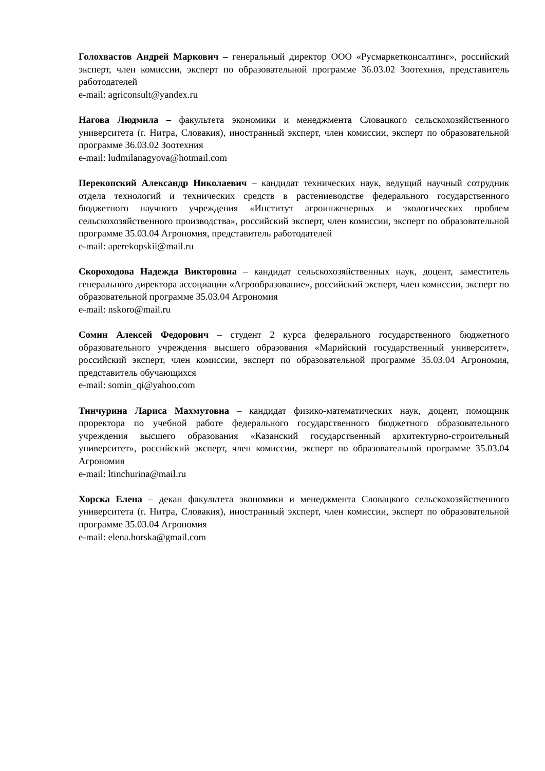Голохвастов Андрей Маркович – генеральный директор ООО «Русмаркетконсалтинг», российский эксперт, член комиссии, эксперт по образовательной программе 36.03.02 Зоотехния, представитель работодателей
e-mail: agriconsult@yandex.ru
Нагова Людмила – факультета экономики и менеджмента Словацкого сельскохозяйственного университета (г. Нитра, Словакия), иностранный эксперт, член комиссии, эксперт по образовательной программе 36.03.02 Зоотехния
e-mail: ludmilanagyova@hotmail.com
Перекопский Александр Николаевич – кандидат технических наук, ведущий научный сотрудник отдела технологий и технических средств в растениеводстве федерального государственного бюджетного научного учреждения «Институт агроинженерных и экологических проблем сельскохозяйственного производства», российский эксперт, член комиссии, эксперт по образовательной программе 35.03.04 Агрономия, представитель работодателей
e-mail: aperekopskii@mail.ru
Скороходова Надежда Викторовна – кандидат сельскохозяйственных наук, доцент, заместитель генерального директора ассоциации «Агрообразование», российский эксперт, член комиссии, эксперт по образовательной программе 35.03.04 Агрономия
e-mail: nskoro@mail.ru
Сомин Алексей Федорович – студент 2 курса федерального государственного бюджетного образовательного учреждения высшего образования «Марийский государственный университет», российский эксперт, член комиссии, эксперт по образовательной программе 35.03.04 Агрономия, представитель обучающихся
e-mail: somin_qi@yahoo.com
Тинчурина Лариса Махмутовна – кандидат физико-математических наук, доцент, помощник проректора по учебной работе федерального государственного бюджетного образовательного учреждения высшего образования «Казанский государственный архитектурно-строительный университет», российский эксперт, член комиссии, эксперт по образовательной программе 35.03.04 Агрономия
e-mail: ltinchurina@mail.ru
Хорска Елена – декан факультета экономики и менеджмента Словацкого сельскохозяйственного университета (г. Нитра, Словакия), иностранный эксперт, член комиссии, эксперт по образовательной программе 35.03.04 Агрономия
e-mail: elena.horska@gmail.com